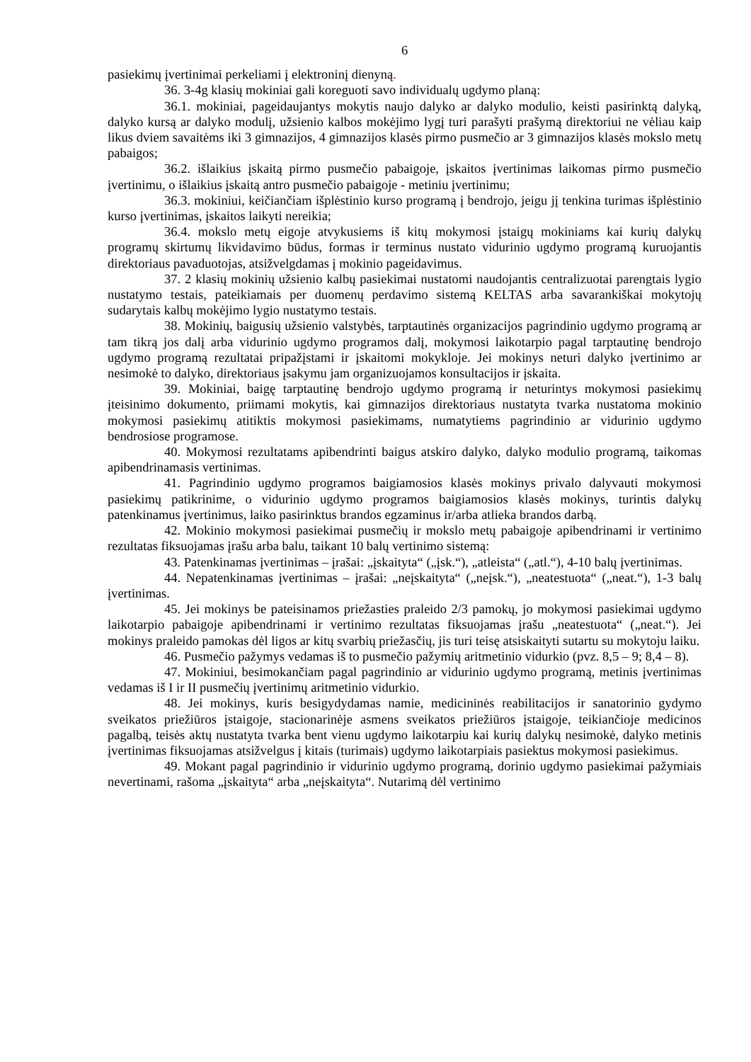6
pasiekimų įvertinimai perkeliami į elektroninį dienyną.
36. 3-4g klasių mokiniai gali koreguoti savo individualų ugdymo planą:
36.1. mokiniai, pageidaujantys mokytis naujo dalyko ar dalyko modulio, keisti pasirinktą dalyką, dalyko kursą ar dalyko modulį, užsienio kalbos mokėjimo lygį turi parašyti prašymą direktoriui ne vėliau kaip likus dviem savaitėms iki 3 gimnazijos, 4 gimnazijos klasės pirmo pusmečio ar 3 gimnazijos klasės mokslo metų pabaigos;
36.2. išlaikius įskaitą pirmo pusmečio pabaigoje, įskaitos įvertinimas laikomas pirmo pusmečio įvertinimu, o išlaikius įskaitą antro pusmečio pabaigoje - metiniu įvertinimu;
36.3. mokiniui, keičiančiam išplėstinio kurso programą į bendrojo, jeigu jį tenkina turimas išplėstinio kurso įvertinimas, įskaitos laikyti nereikia;
36.4. mokslo metų eigoje atvykusiems iš kitų mokymosi įstaigų mokiniams kai kurių dalykų programų skirtumų likvidavimo būdus, formas ir terminus nustato vidurinio ugdymo programą kuruojantis direktoriaus pavaduotojas, atsižvelgdamas į mokinio pageidavimus.
37. 2 klasių mokinių užsienio kalbų pasiekimai nustatomi naudojantis centralizuotai parengtais lygio nustatymo testais, pateikiamais per duomenų perdavimo sistemą KELTAS arba savarankiškai mokytojų sudarytais kalbų mokėjimo lygio nustatymo testais.
38. Mokinių, baigusių užsienio valstybės, tarptautinės organizacijos pagrindinio ugdymo programą ar tam tikrą jos dalį arba vidurinio ugdymo programos dalį, mokymosi laikotarpio pagal tarptautinę bendrojo ugdymo programą rezultatai pripažįstami ir įskaitomi mokykloje. Jei mokinys neturi dalyko įvertinimo ar nesimokė to dalyko, direktoriaus įsakymu jam organizuojamos konsultacijos ir įskaita.
39. Mokiniai, baigę tarptautinę bendrojo ugdymo programą ir neturintys mokymosi pasiekimų įteisinimo dokumento, priimami mokytis, kai gimnazijos direktoriaus nustatyta tvarka nustatoma mokinio mokymosi pasiekimų atitiktis mokymosi pasiekimams, numatytiems pagrindinio ar vidurinio ugdymo bendrosiose programose.
40. Mokymosi rezultatams apibendrinti baigus atskiro dalyko, dalyko modulio programą, taikomas apibendrinamasis vertinimas.
41. Pagrindinio ugdymo programos baigiamosios klasės mokinys privalo dalyvauti mokymosi pasiekimų patikrinime, o vidurinio ugdymo programos baigiamosios klasės mokinys, turintis dalykų patenkinamus įvertinimus, laiko pasirinktus brandos egzaminus ir/arba atlieka brandos darbą.
42. Mokinio mokymosi pasiekimai pusmečių ir mokslo metų pabaigoje apibendrinami ir vertinimo rezultatas fiksuojamas įrašu arba balu, taikant 10 balų vertinimo sistemą:
43. Patenkinamas įvertinimas – įrašai: „įskaityta“ („įsk.“), „atleista“ („atl.“), 4-10 balų įvertinimas.
44. Nepatenkinamas įvertinimas – įrašai: „neįskaityta“ („neįsk.“), „neatestuota“ („neat.“), 1-3 balų įvertinimas.
45. Jei mokinys be pateisinamos priežasties praleido 2/3 pamokų, jo mokymosi pasiekimai ugdymo laikotarpio pabaigoje apibendrinami ir vertinimo rezultatas fiksuojamas įrašu „neatestuota“ („neat.“). Jei mokinys praleido pamokas dėl ligos ar kitų svarbių priežasčių, jis turi teisę atsiskaityti sutartu su mokytoju laiku.
46. Pusmečio pažymys vedamas iš to pusmečio pažymių aritmetinio vidurkio (pvz. 8,5 – 9; 8,4 – 8).
47. Mokiniui, besimokančiam pagal pagrindinio ar vidurinio ugdymo programą, metinis įvertinimas vedamas iš I ir II pusmečių įvertinimų aritmetinio vidurkio.
48. Jei mokinys, kuris besigydydamas namie, medicininės reabilitacijos ir sanatorinio gydymo sveikatos priežiūros įstaigoje, stacionarinėje asmens sveikatos priežiūros įstaigoje, teikiančioje medicinos pagalbą, teisės aktų nustatyta tvarka bent vienu ugdymo laikotarpiu kai kurių dalykų nesimokė, dalyko metinis įvertinimas fiksuojamas atsižvelgus į kitais (turimais) ugdymo laikotarpiais pasiektus mokymosi pasiekimus.
49. Mokant pagal pagrindinio ir vidurinio ugdymo programą, dorinio ugdymo pasiekimai pažymiais nevertinami, rašoma „įskaityta“ arba „neįskaityta“. Nutarimą dėl vertinimo